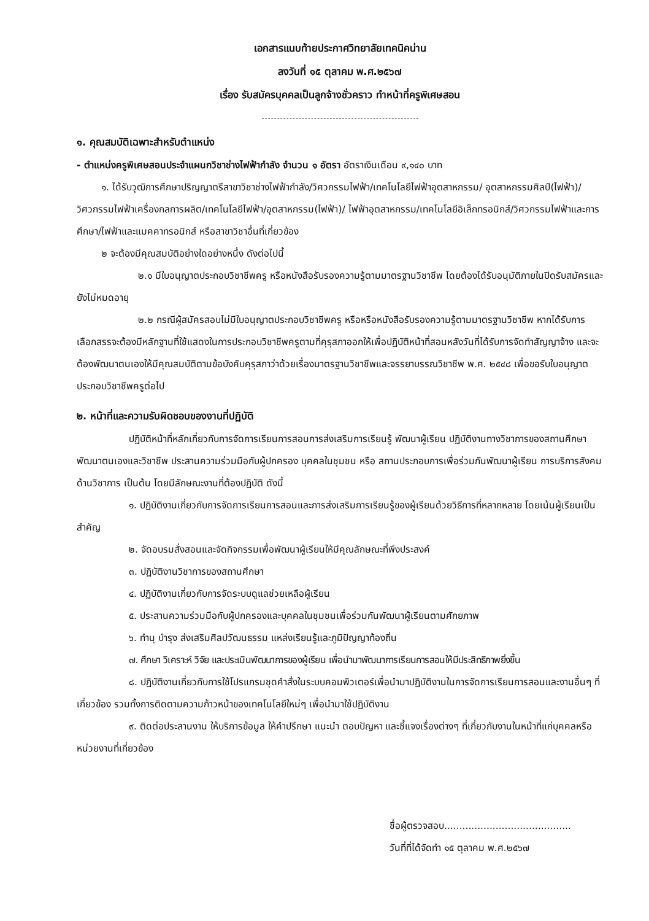เอกสารแนบท้ายประกาศวิทยาลัยเทคนิคน่าน
ลงวันที่ ๑๕ ตุลาคม พ.ศ.๒๕๖๗
เรื่อง รับสมัครบุคคลเป็นลูกจ้างชั่วคราว ทำหน้าที่ครูพิเศษสอน
๑. คุณสมบัติเฉพาะสำหรับตำแหน่ง
- ตำแหน่งครูพิเศษสอนประจำแผนกวิชาช่างไฟฟ้ากำลัง จำนวน ๑ อัตรา อัตราเงินเดือน ๙,๑๔๐ บาท
๑. ได้รับวุฒิการศึกษาปริญญาตรีสาขาวิชาช่างไฟฟ้ากำลัง/วิศวกรรมไฟฟ้า/เทคโนโลยีไฟฟ้าอุตสาหกรรม/ อุตสาหกรรมศิลป์(ไฟฟ้า)/วิศวกรรมไฟฟ้าเครื่องกลการผลิต/เทคโนโลยีไฟฟ้า/อุตสาหกรรม(ไฟฟ้า)/ ไฟฟ้าอุตสาหกรรม/เทคโนโลยีอิเล็กทรอนิกส์/วิศวกรรมไฟฟ้าและการศึกษา/ไฟฟ้าและแมคคาทรอนิกส์ หรือสาขาวิชาอื่นที่เกี่ยวข้อง
๒ จะต้องมีคุณสมบัติอย่างใดอย่างหนึ่ง ดังต่อไปนี้
๒.๑ มีใบอนุญาตประกอบวิชาชีพครู หรือหนังสือรับรองความรู้ตามมาตรฐานวิชาชีพ โดยต้องได้รับอนุมัติภายในปิดรับสมัครและยังไม่หมดอายุ
๒.๒ กรณีผู้สมัครสอบไม่มีใบอนุญาตประกอบวิชาชีพครู หรือหรือหนังสือรับรองความรู้ตามมาตรฐานวิชาชีพ หากได้รับการเลือกสรรจะต้องมีหลักฐานที่ใช้แสดงในการประกอบวิชาชีพครูตามที่คุรุสภาออกให้เพื่อปฏิบัติหน้าที่สอนหลังวันที่ได้รับการจัดทำสัญญาจ้าง และจะต้องพัฒนาตนเองให้มีคุณสมบัติตามข้อบังคับคุรุสภาว่าด้วยเรื่องมาตรฐานวิชาชีพและจรรยาบรรณวิชาชีพ พ.ศ. ๒๕๔๘ เพื่อขอรับใบอนุญาตประกอบวิชาชีพครูต่อไป
๒. หน้าที่และความรับผิดชอบของงานที่ปฏิบัติ
ปฏิบัติหน้าที่หลักเกี่ยวกับการจัดการเรียนการสอนการส่งเสริมการเรียนรู้ พัฒนาผู้เรียน ปฏิบัติงานทางวิชาการของสถานศึกษา พัฒนาตนเองและวิชาชีพ ประสานความร่วมมือกับผู้ปกครอง บุคคลในชุมชน หรือ สถานประกอบการเพื่อร่วมกันพัฒนาผู้เรียน การบริการสังคมด้านวิชาการ เป็นต้น โดยมีลักษณะงานที่ต้องปฏิบัติ ดังนี้
๑. ปฏิบัติงานเกี่ยวกับการจัดการเรียนการสอนและการส่งเสริมการเรียนรู้ของผู้เรียนด้วยวิธีการที่หลากหลาย โดยเน้นผู้เรียนเป็นสำคัญ
๒. จัดอบรมสั่งสอนและจัดกิจกรรมเพื่อพัฒนาผู้เรียนให้มีคุณลักษณะที่พึงประสงค์
๓. ปฏิบัติงานวิชาการของสถานศึกษา
๔. ปฏิบัติงานเกี่ยวกับการจัดระบบดูแลช่วยเหลือผู้เรียน
๕. ประสานความร่วมมือกับผู้ปกครองและบุคคลในชุมชนเพื่อร่วมกันพัฒนาผู้เรียนตามศักยภาพ
๖. ทำนุ บำรุง ส่งเสริมศิลปวัฒนธรรม แหล่งเรียนรู้และภูมิปัญญาท้องถิ่น
๗. ศึกษา วิเคราะห์ วิจัย และประเมินพัฒนาการของผู้เรียน เพื่อนำมาพัฒนาการเรียนการสอนให้มีประสิทธิภาพยิ่งขึ้น
๘. ปฏิบัติงานเกี่ยวกับการใช้โปรแกรมชุดคำสั่งในระบบคอมพิวเตอร์เพื่อนำมาปฏิบัติงานในการจัดการเรียนการสอนและงานอื่นๆ ที่เกี่ยวข้อง รวมทั้งการติดตามความก้าวหน้าของเทคโนโลยีใหม่ๆ เพื่อนำมาใช้ปฏิบัติงาน
๙. ติดต่อประสานงาน ให้บริการข้อมูล ให้คำปรึกษา แนะนำ ตอบปัญหา และชี้แจงเรื่องต่างๆ ที่เกี่ยวกับงานในหน้าที่แก่บุคคลหรือหน่วยงานที่เกี่ยวข้อง
ชื่อผู้ตรวจสอบ..........................................
วันที่ที่ได้จัดทำ ๑๕ ตุลาคม พ.ศ.๒๕๖๗